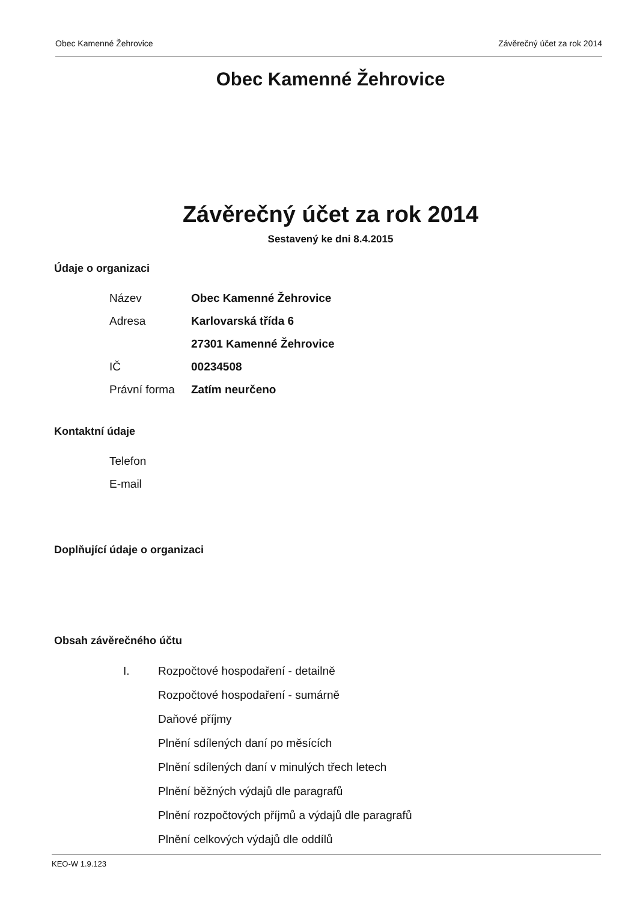Obec Kamenné Žehrovice Závěrečný účet za rok 2014
Obec Kamenné Žehrovice
Závěrečný účet za rok 2014
Sestavený ke dni 8.4.2015
Údaje o organizaci
| Název | Obec Kamenné Žehrovice |
| Adresa | Karlovarská třída 6 |
| | 27301 Kamenné Žehrovice |
| IČ | 00234508 |
| Právní forma | Zatím neurčeno |
Kontaktní údaje
| Telefon | |
| E-mail | |
Doplňující údaje o organizaci
Obsah závěrečného účtu
I. Rozpočtové hospodaření - detailně
Rozpočtové hospodaření - sumárně
Daňové příjmy
Plnění sdílených daní po měsících
Plnění sdílených daní v minulých třech letech
Plnění běžných výdajů dle paragrafů
Plnění rozpočtových příjmů a výdajů dle paragrafů
Plnění celkových výdajů dle oddílů
KEO-W 1.9.123